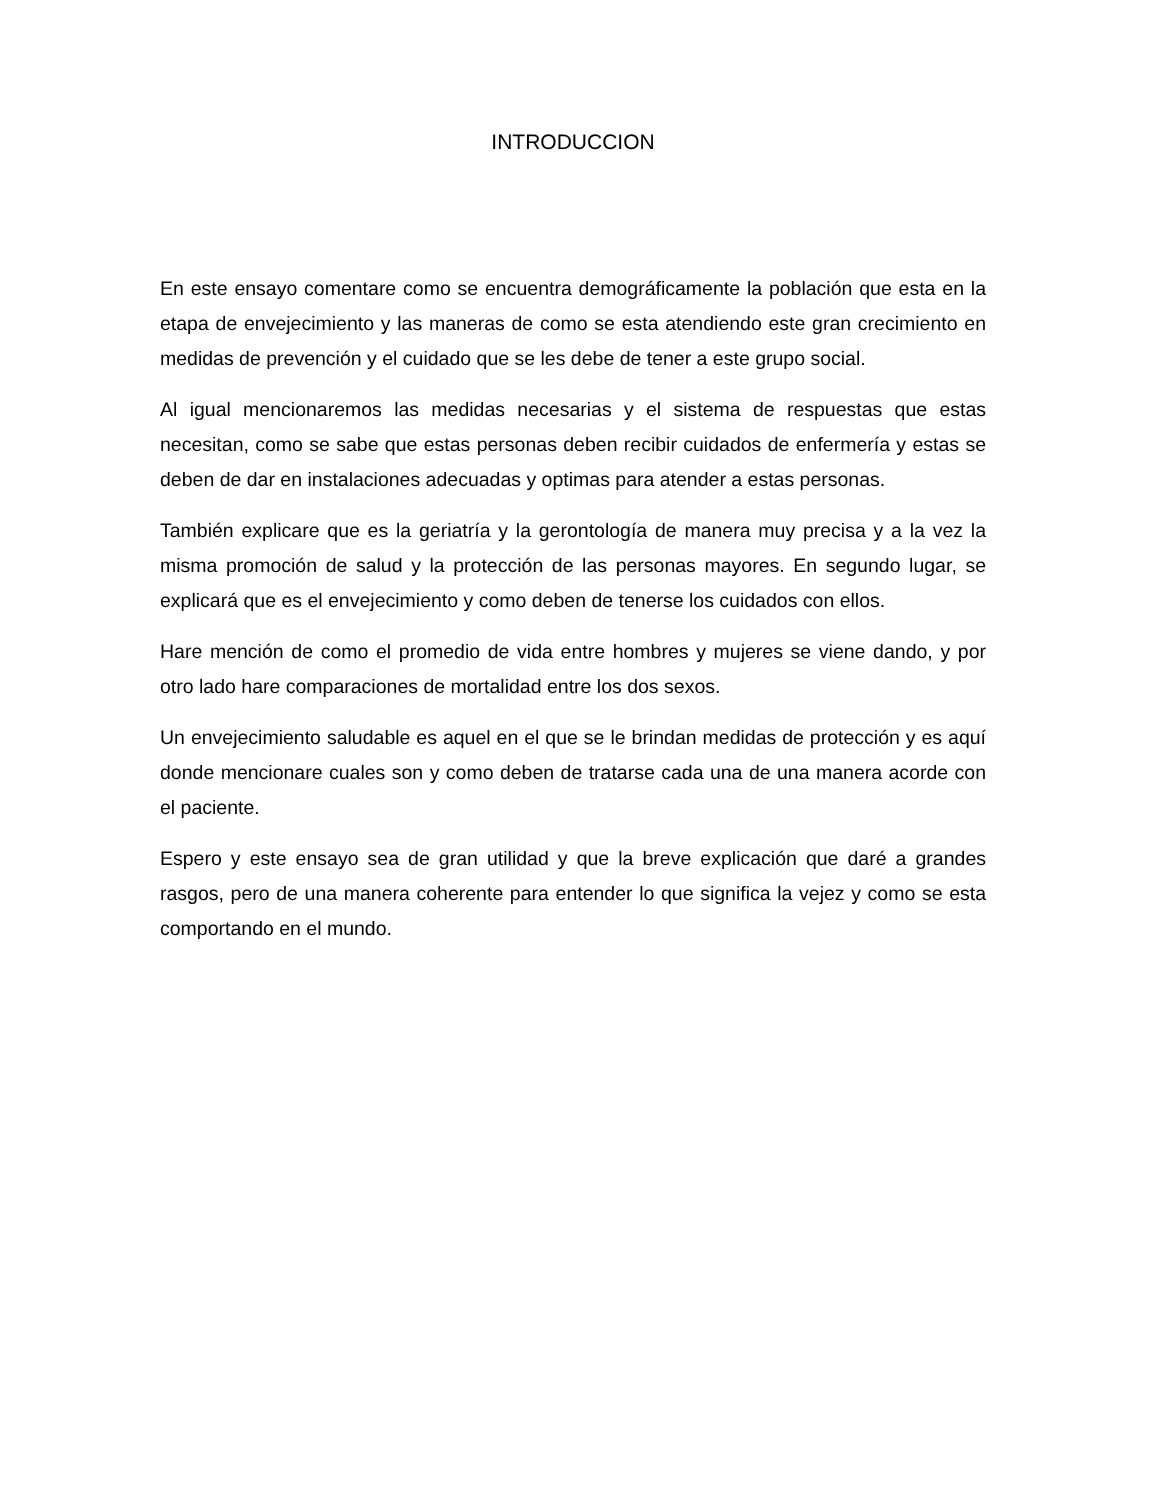INTRODUCCION
En este ensayo comentare como se encuentra demográficamente la población que esta en la etapa de envejecimiento y las maneras de como se esta atendiendo este gran crecimiento en medidas de prevención y el cuidado que se les debe de tener a este grupo social.
Al igual mencionaremos las medidas necesarias y el sistema de respuestas que estas necesitan, como se sabe que estas personas deben recibir cuidados de enfermería y estas se deben de dar en instalaciones adecuadas y optimas para atender a estas personas.
También explicare que es la geriatría y la gerontología de manera muy precisa y a la vez la misma promoción de salud y la protección de las personas mayores. En segundo lugar, se explicará que es el envejecimiento y como deben de tenerse los cuidados con ellos.
Hare mención de como el promedio de vida entre hombres y mujeres se viene dando, y por otro lado hare comparaciones de mortalidad entre los dos sexos.
Un envejecimiento saludable es aquel en el que se le brindan medidas de protección y es aquí donde mencionare cuales son y como deben de tratarse cada una de una manera acorde con el paciente.
Espero y este ensayo sea de gran utilidad y que la breve explicación que daré a grandes rasgos, pero de una manera coherente para entender lo que significa la vejez y como se esta comportando en el mundo.